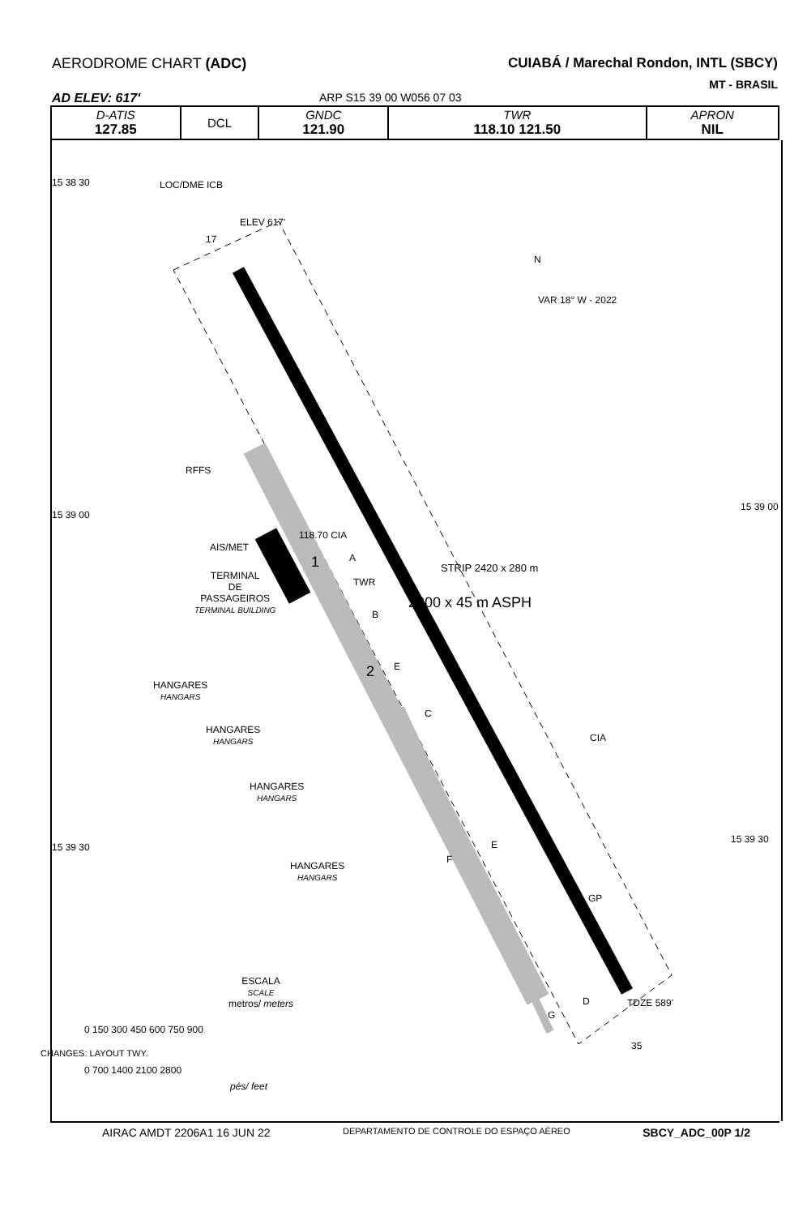AERODROME CHART (ADC) CUIABÁ / Marechal Rondon, INTL (SBCY)
MT - BRASIL
AD ELEV: 617' ARP S15 39 00 W056 07 03
| D-ATIS 127.85 | DCL | GNDC 121.90 | TWR 118.10 121.50 | APRON NIL |
15 38 30 LOC/DME ICB
ELEV 617'
17
N
VAR 18° W - 2022
RFFS
15 39 00
15 39 00
118.70 CIA
AIS/MET
1 A
STRIP 2420 x 280 m
TERMINAL
DE
PASSAGEIROS
TERMINAL BUILDING
TWR
2300 x 45 m ASPH
B
E 2
HANGARES
HANGARS
C
HANGARES
HANGARS CIA
HANGARES
HANGARS
15 39 30
15 39 30 E
F
HANGARES
HANGARS
GP
ESCALA
SCALE
metros/ meters D TDZE 589'
G
0 150 300 450 600 750 900
35
0 700 1400 2100 2800
pés/ feet
CHANGES: LAYOUT TWY.
AIRAC AMDT 2206A1 16 JUN 22 DEPARTAMENTO DE CONTROLE DO ESPAÇO AÉREO SBCY_ADC_00P 1/2